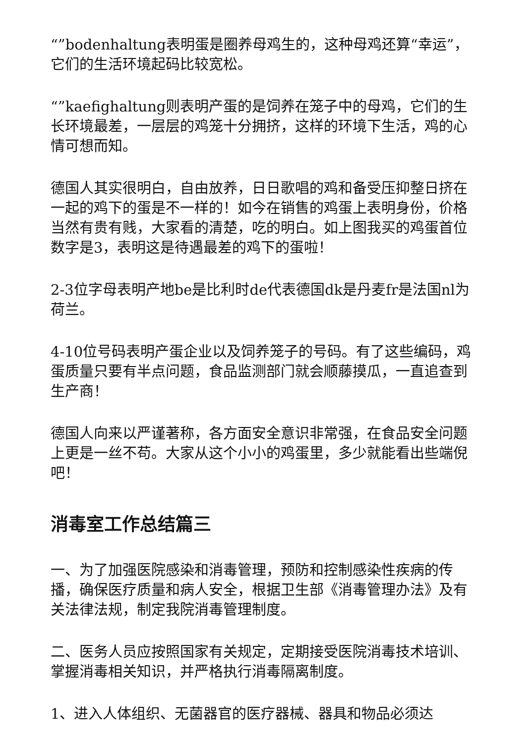“”bodenhaltung表明蛋是圈养母鸡生的，这种母鸡还算“幸运”，它们的生活环境起码比较宽松。
“”kaefighaltung则表明产蛋的是饲养在笼子中的母鸡，它们的生长环境最差，一层层的鸡笼十分拥挤，这样的环境下生活，鸡的心情可想而知。
德国人其实很明白，自由放养，日日歌唱的鸡和备受压抑整日挤在一起的鸡下的蛋是不一样的！如今在销售的鸡蛋上表明身份，价格当然有贵有贱，大家看的清楚，吃的明白。如上图我买的鸡蛋首位数字是3，表明这是待遇最差的鸡下的蛋啦！
2-3位字母表明产地be是比利时de代表德国dk是丹麦fr是法国nl为荷兰。
4-10位号码表明产蛋企业以及饲养笼子的号码。有了这些编码，鸡蛋质量只要有半点问题，食品监测部门就会顺藤摸瓜，一直追查到生产商！
德国人向来以严谨著称，各方面安全意识非常强，在食品安全问题上更是一丝不苟。大家从这个小小的鸡蛋里，多少就能看出些端倪吧！
消毒室工作总结篇三
一、为了加强医院感染和消毒管理，预防和控制感染性疾病的传播，确保医疗质量和病人安全，根据卫生部《消毒管理办法》及有关法律法规，制定我院消毒管理制度。
二、医务人员应按照国家有关规定，定期接受医院消毒技术培训、掌握消毒相关知识，并严格执行消毒隔离制度。
1、进入人体组织、无菌器官的医疗器械、器具和物品必须达